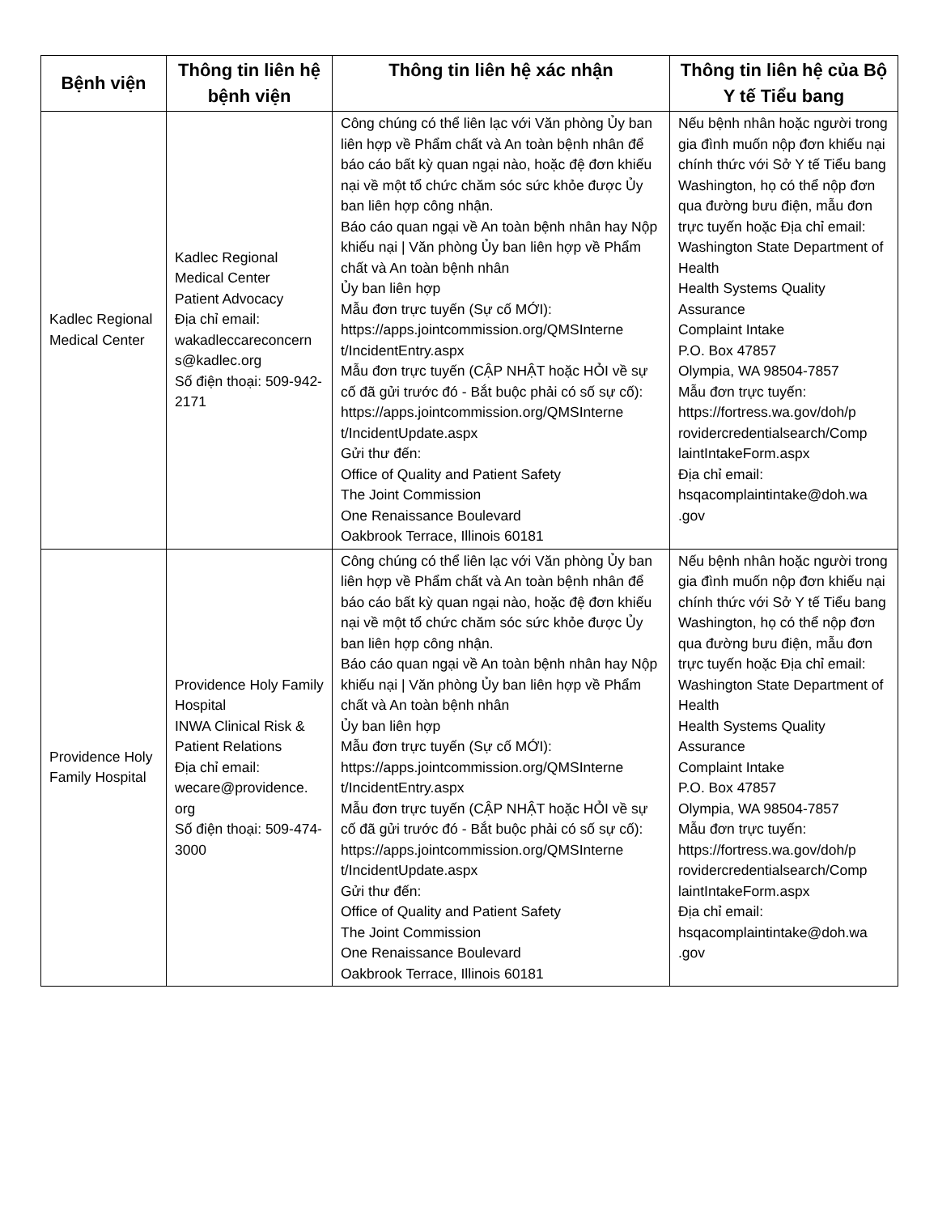| Bệnh viện | Thông tin liên hệ bệnh viện | Thông tin liên hệ xác nhận | Thông tin liên hệ của Bộ Y tế Tiểu bang |
| --- | --- | --- | --- |
| Kadlec Regional Medical Center | Kadlec Regional Medical Center Patient Advocacy Địa chỉ email: wakadleccareconcern s@kadlec.org Số điện thoại: 509-942-2171 | Công chúng có thể liên lạc với Văn phòng Ủy ban liên hợp về Phẩm chất và An toàn bệnh nhân để báo cáo bất kỳ quan ngại nào, hoặc đệ đơn khiếu nại về một tổ chức chăm sóc sức khỏe được Ủy ban liên hợp công nhận. Báo cáo quan ngại về An toàn bệnh nhân hay Nộp khiếu nại / Văn phòng Ủy ban liên hợp về Phẩm chất và An toàn bệnh nhân Ủy ban liên hợp Mẫu đơn trực tuyến (Sự cố MỚI): https://apps.jointcommission.org/QMSInterne t/IncidentEntry.aspx Mẫu đơn trực tuyến (CẬP NHẬT hoặc HỎI về sự cố đã gửi trước đó - Bắt buộc phải có số sự cố): https://apps.jointcommission.org/QMSInterne t/IncidentUpdate.aspx Gửi thư đến: Office of Quality and Patient Safety The Joint Commission One Renaissance Boulevard Oakbrook Terrace, Illinois 60181 | Nếu bệnh nhân hoặc người trong gia đình muốn nộp đơn khiếu nại chính thức với Sở Y tế Tiểu bang Washington, họ có thể nộp đơn qua đường bưu điện, mẫu đơn trực tuyến hoặc Địa chỉ email: Washington State Department of Health Health Systems Quality Assurance Complaint Intake P.O. Box 47857 Olympia, WA 98504-7857 Mẫu đơn trực tuyến: https://fortress.wa.gov/doh/p rovidercredentialsearch/Comp laintIntakeForm.aspx Địa chỉ email: hsqacomplaintintake@doh.wa .gov |
| Providence Holy Family Hospital | Providence Holy Family Hospital INWA Clinical Risk & Patient Relations Địa chỉ email: wecare@providence. org Số điện thoại: 509-474-3000 | Công chúng có thể liên lạc với Văn phòng Ủy ban liên hợp về Phẩm chất và An toàn bệnh nhân để báo cáo bất kỳ quan ngại nào, hoặc đệ đơn khiếu nại về một tổ chức chăm sóc sức khỏe được Ủy ban liên hợp công nhận. Báo cáo quan ngại về An toàn bệnh nhân hay Nộp khiếu nại / Văn phòng Ủy ban liên hợp về Phẩm chất và An toàn bệnh nhân Ủy ban liên hợp Mẫu đơn trực tuyến (Sự cố MỚI): https://apps.jointcommission.org/QMSInterne t/IncidentEntry.aspx Mẫu đơn trực tuyến (CẬP NHẬT hoặc HỎI về sự cố đã gửi trước đó - Bắt buộc phải có số sự cố): https://apps.jointcommission.org/QMSInterne t/IncidentUpdate.aspx Gửi thư đến: Office of Quality and Patient Safety The Joint Commission One Renaissance Boulevard Oakbrook Terrace, Illinois 60181 | Nếu bệnh nhân hoặc người trong gia đình muốn nộp đơn khiếu nại chính thức với Sở Y tế Tiểu bang Washington, họ có thể nộp đơn qua đường bưu điện, mẫu đơn trực tuyến hoặc Địa chỉ email: Washington State Department of Health Health Systems Quality Assurance Complaint Intake P.O. Box 47857 Olympia, WA 98504-7857 Mẫu đơn trực tuyến: https://fortress.wa.gov/doh/p rovidercredentialsearch/Comp laintIntakeForm.aspx Địa chỉ email: hsqacomplaintintake@doh.wa .gov |